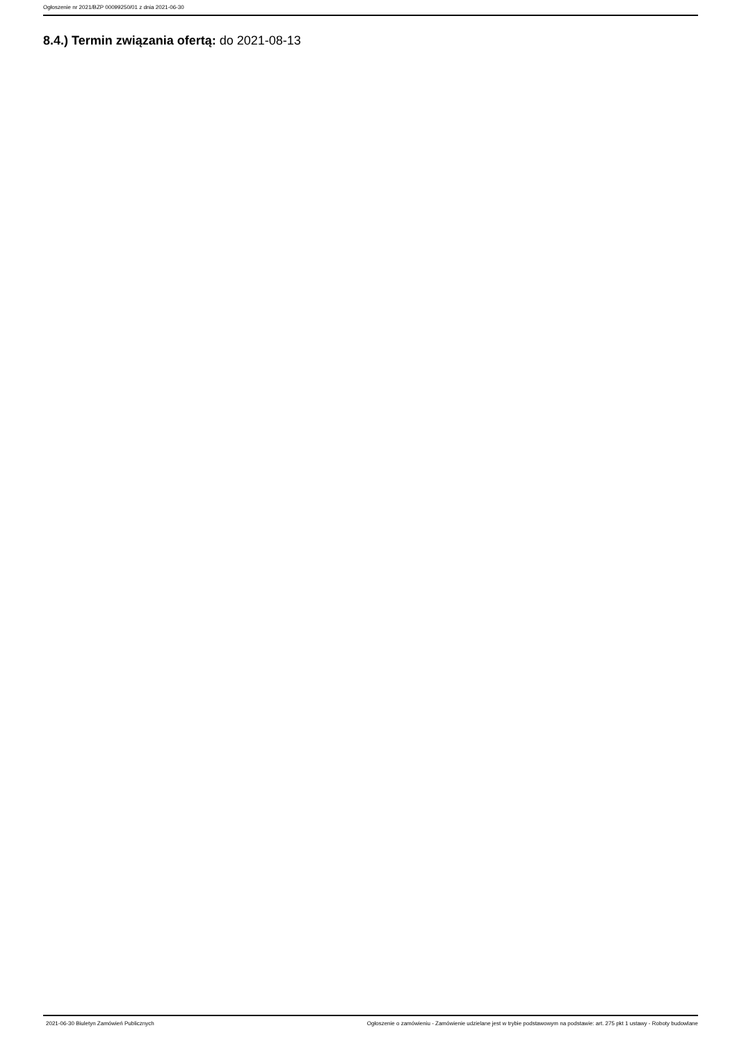Ogłoszenie nr 2021/BZP 00099250/01 z dnia 2021-06-30
8.4.) Termin związania ofertą: do 2021-08-13
2021-06-30 Biuletyn Zamówień Publicznych Ogłoszenie o zamówieniu - Zamówienie udzielane jest w trybie podstawowym na podstawie: art. 275 pkt 1 ustawy - Roboty budowlane